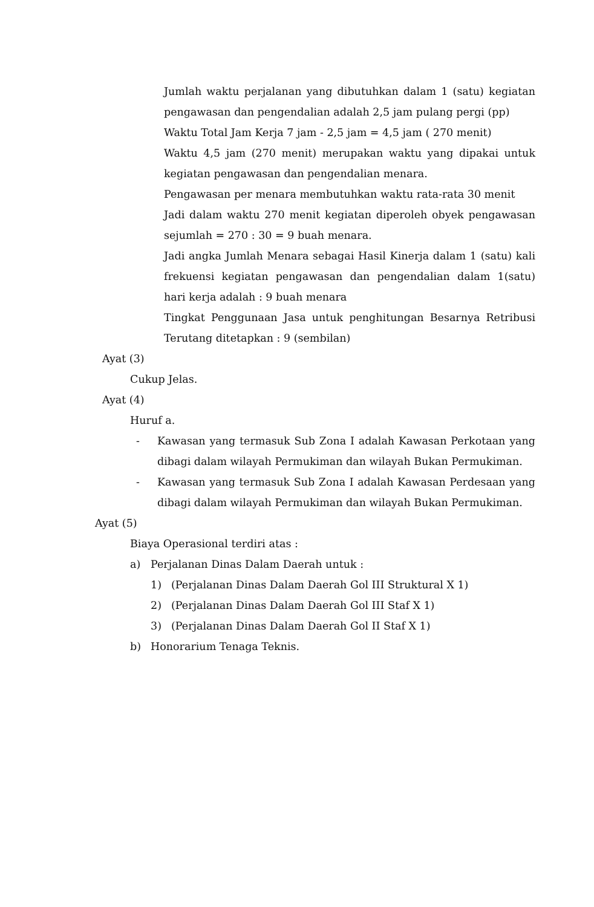Jumlah waktu perjalanan yang dibutuhkan dalam 1 (satu) kegiatan pengawasan dan pengendalian adalah 2,5 jam pulang pergi (pp)
Waktu Total Jam Kerja 7 jam - 2,5 jam = 4,5 jam ( 270 menit)
Waktu 4,5 jam (270 menit) merupakan waktu yang dipakai untuk kegiatan pengawasan dan pengendalian menara.
Pengawasan per menara membutuhkan waktu rata-rata 30 menit
Jadi dalam waktu 270 menit kegiatan diperoleh obyek pengawasan sejumlah = 270 : 30 = 9 buah menara.
Jadi angka Jumlah Menara sebagai Hasil Kinerja dalam 1 (satu) kali frekuensi kegiatan pengawasan dan pengendalian dalam 1(satu) hari kerja adalah : 9 buah menara
Tingkat Penggunaan Jasa untuk penghitungan Besarnya Retribusi Terutang ditetapkan : 9 (sembilan)
Ayat (3)
Cukup Jelas.
Ayat (4)
Huruf a.
- Kawasan yang termasuk Sub Zona I adalah Kawasan Perkotaan yang dibagi dalam wilayah Permukiman dan wilayah Bukan Permukiman.
- Kawasan yang termasuk Sub Zona I adalah Kawasan Perdesaan yang dibagi dalam wilayah Permukiman dan wilayah Bukan Permukiman.
Ayat (5)
Biaya Operasional terdiri atas :
a) Perjalanan Dinas Dalam Daerah untuk :
1) (Perjalanan Dinas Dalam Daerah Gol III Struktural X 1)
2) (Perjalanan Dinas Dalam Daerah Gol III Staf X 1)
3) (Perjalanan Dinas Dalam Daerah Gol II Staf X 1)
b) Honorarium Tenaga Teknis.